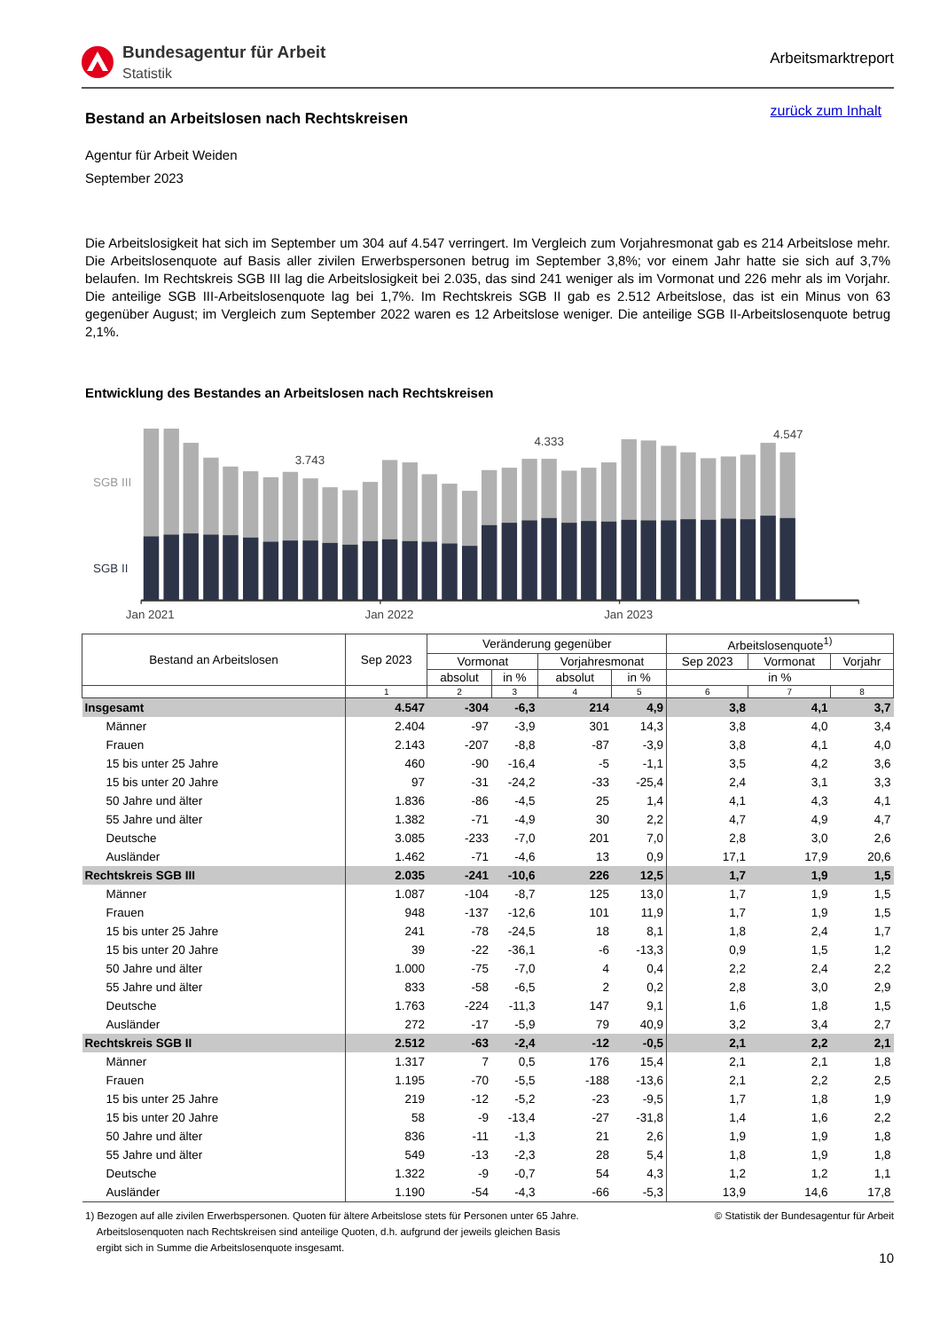Bundesagentur für Arbeit
Statistik
Arbeitsmarktreport
Bestand an Arbeitslosen nach Rechtskreisen
zurück zum Inhalt
Agentur für Arbeit Weiden
September 2023
Die Arbeitslosigkeit hat sich im September um 304 auf 4.547 verringert. Im Vergleich zum Vorjahresmonat gab es 214 Arbeitslose mehr. Die Arbeitslosenquote auf Basis aller zivilen Erwerbspersonen betrug im September 3,8%; vor einem Jahr hatte sie sich auf 3,7% belaufen. Im Rechtskreis SGB III lag die Arbeitslosigkeit bei 2.035, das sind 241 weniger als im Vormonat und 226 mehr als im Vorjahr. Die anteilige SGB III-Arbeitslosenquote lag bei 1,7%. Im Rechtskreis SGB II gab es 2.512 Arbeitslose, das ist ein Minus von 63 gegenüber August; im Vergleich zum September 2022 waren es 12 Arbeitslose weniger. Die anteilige SGB II-Arbeitslosenquote betrug 2,1%.
Entwicklung des Bestandes an Arbeitslosen nach Rechtskreisen
3.743
4.333
4.547
SGB III
SGB II
Jan 2021
Jan 2022
Jan 2023
| Bestand an Arbeitslosen | Sep 2023 | Veränderung gegenüber | | | | Arbeitslosenquote<sup>1)</sup> | | |
| --- | --- | --- | --- | --- | --- | --- | --- | --- |
| | | Vormonat | | Vorjahresmonat | | Sep 2023 | Vormonat | Vorjahr |
| | | absolut | in % | absolut | in % | in % | | |
| | 1 | 2 | 3 | 4 | 5 | 6 | 7 | 8 |
| Insgesamt | 4.547 | -304 | -6,3 | 214 | 4,9 | 3,8 | 4,1 | 3,7 |
| Männer | 2.404 | -97 | -3,9 | 301 | 14,3 | 3,8 | 4,0 | 3,4 |
| Frauen | 2.143 | -207 | -8,8 | -87 | -3,9 | 3,8 | 4,1 | 4,0 |
| 15 bis unter 25 Jahre | 460 | -90 | -16,4 | -5 | -1,1 | 3,5 | 4,2 | 3,6 |
| 15 bis unter 20 Jahre | 97 | -31 | -24,2 | -33 | -25,4 | 2,4 | 3,1 | 3,3 |
| 50 Jahre und älter | 1.836 | -86 | -4,5 | 25 | 1,4 | 4,1 | 4,3 | 4,1 |
| 55 Jahre und älter | 1.382 | -71 | -4,9 | 30 | 2,2 | 4,7 | 4,9 | 4,7 |
| Deutsche | 3.085 | -233 | -7,0 | 201 | 7,0 | 2,8 | 3,0 | 2,6 |
| Ausländer | 1.462 | -71 | -4,6 | 13 | 0,9 | 17,1 | 17,9 | 20,6 |
| Rechtskreis SGB III | 2.035 | -241 | -10,6 | 226 | 12,5 | 1,7 | 1,9 | 1,5 |
| Männer | 1.087 | -104 | -8,7 | 125 | 13,0 | 1,7 | 1,9 | 1,5 |
| Frauen | 948 | -137 | -12,6 | 101 | 11,9 | 1,7 | 1,9 | 1,5 |
| 15 bis unter 25 Jahre | 241 | -78 | -24,5 | 18 | 8,1 | 1,8 | 2,4 | 1,7 |
| 15 bis unter 20 Jahre | 39 | -22 | -36,1 | -6 | -13,3 | 0,9 | 1,5 | 1,2 |
| 50 Jahre und älter | 1.000 | -75 | -7,0 | 4 | 0,4 | 2,2 | 2,4 | 2,2 |
| 55 Jahre und älter | 833 | -58 | -6,5 | 2 | 0,2 | 2,8 | 3,0 | 2,9 |
| Deutsche | 1.763 | -224 | -11,3 | 147 | 9,1 | 1,6 | 1,8 | 1,5 |
| Ausländer | 272 | -17 | -5,9 | 79 | 40,9 | 3,2 | 3,4 | 2,7 |
| Rechtskreis SGB II | 2.512 | -63 | -2,4 | -12 | -0,5 | 2,1 | 2,2 | 2,1 |
| Männer | 1.317 | 7 | 0,5 | 176 | 15,4 | 2,1 | 2,1 | 1,8 |
| Frauen | 1.195 | -70 | -5,5 | -188 | -13,6 | 2,1 | 2,2 | 2,5 |
| 15 bis unter 25 Jahre | 219 | -12 | -5,2 | -23 | -9,5 | 1,7 | 1,8 | 1,9 |
| 15 bis unter 20 Jahre | 58 | -9 | -13,4 | -27 | -31,8 | 1,4 | 1,6 | 2,2 |
| 50 Jahre und älter | 836 | -11 | -1,3 | 21 | 2,6 | 1,9 | 1,9 | 1,8 |
| 55 Jahre und älter | 549 | -13 | -2,3 | 28 | 5,4 | 1,8 | 1,9 | 1,8 |
| Deutsche | 1.322 | -9 | -0,7 | 54 | 4,3 | 1,2 | 1,2 | 1,1 |
| Ausländer | 1.190 | -54 | -4,3 | -66 | -5,3 | 13,9 | 14,6 | 17,8 |
1) Bezogen auf alle zivilen Erwerbspersonen. Quoten für ältere Arbeitslose stets für Personen unter 65 Jahre.
Arbeitslosenquoten nach Rechtskreisen sind anteilige Quoten, d.h. aufgrund der jeweils gleichen Basis
ergibt sich in Summe die Arbeitslosenquote insgesamt.
© Statistik der Bundesagentur für Arbeit
10